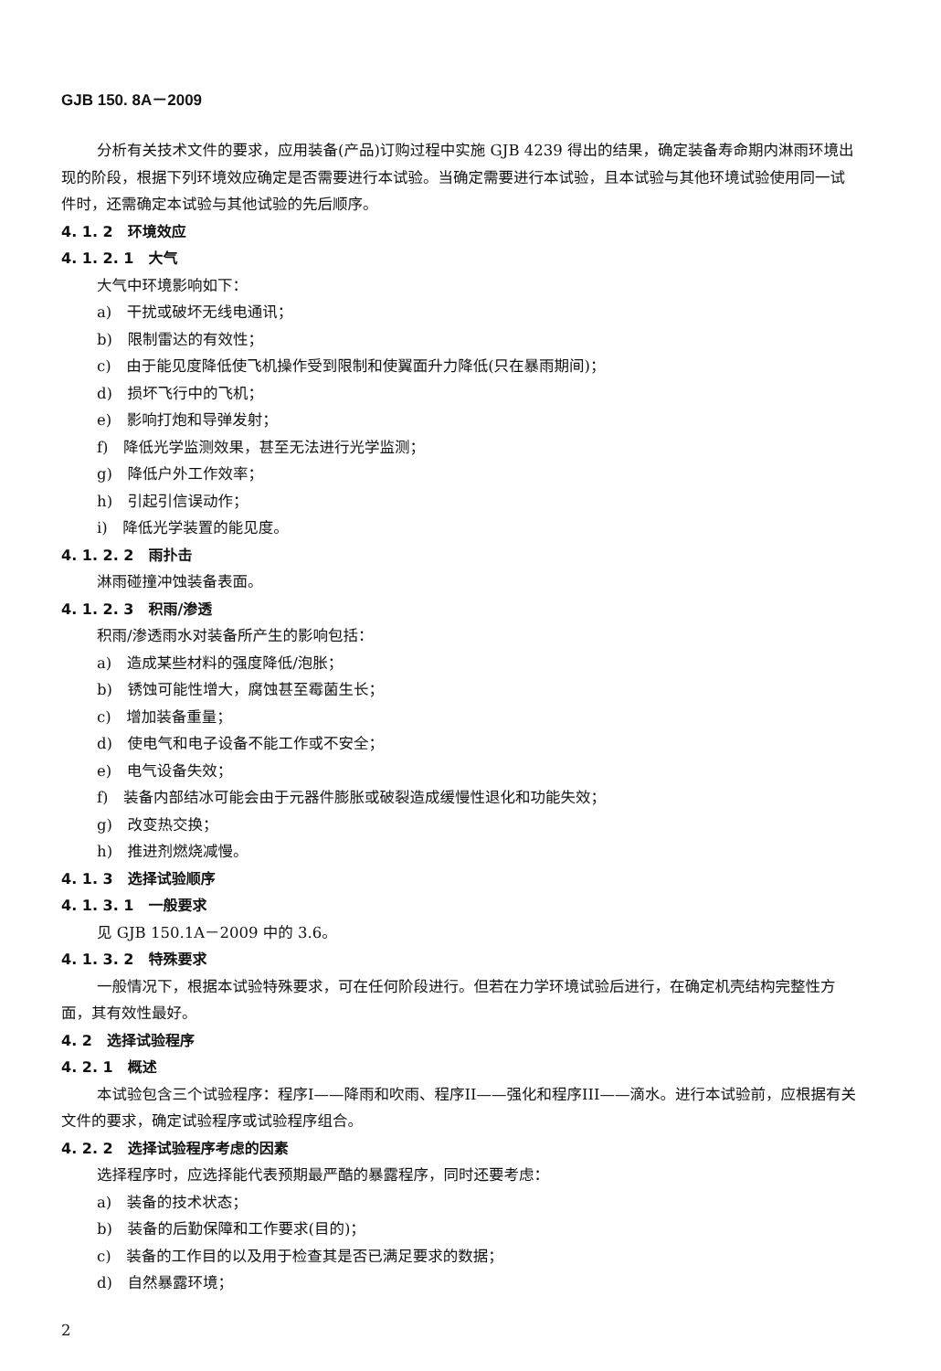GJB 150. 8A－2009
分析有关技术文件的要求，应用装备(产品)订购过程中实施 GJB 4239 得出的结果，确定装备寿命期内淋雨环境出现的阶段，根据下列环境效应确定是否需要进行本试验。当确定需要进行本试验，且本试验与其他环境试验使用同一试件时，还需确定本试验与其他试验的先后顺序。
4. 1. 2　环境效应
4. 1. 2. 1　大气
大气中环境影响如下：
a)　干扰或破坏无线电通讯；
b)　限制雷达的有效性；
c)　由于能见度降低使飞机操作受到限制和使翼面升力降低(只在暴雨期间)；
d)　损坏飞行中的飞机；
e)　影响打炮和导弹发射；
f)　降低光学监测效果，甚至无法进行光学监测；
g)　降低户外工作效率；
h)　引起引信误动作；
i)　降低光学装置的能见度。
4. 1. 2. 2　雨扑击
淋雨碰撞冲蚀装备表面。
4. 1. 2. 3　积雨/渗透
积雨/渗透雨水对装备所产生的影响包括：
a)　造成某些材料的强度降低/泡胀；
b)　锈蚀可能性增大，腐蚀甚至霉菌生长；
c)　增加装备重量；
d)　使电气和电子设备不能工作或不安全；
e)　电气设备失效；
f)　装备内部结冰可能会由于元器件膨胀或破裂造成缓慢性退化和功能失效；
g)　改变热交换；
h)　推进剂燃烧减慢。
4. 1. 3　选择试验顺序
4. 1. 3. 1　一般要求
见 GJB 150.1A－2009 中的 3.6。
4. 1. 3. 2　特殊要求
一般情况下，根据本试验特殊要求，可在任何阶段进行。但若在力学环境试验后进行，在确定机壳结构完整性方面，其有效性最好。
4. 2　选择试验程序
4. 2. 1　概述
本试验包含三个试验程序：程序I——降雨和吹雨、程序II——强化和程序III——滴水。进行本试验前，应根据有关文件的要求，确定试验程序或试验程序组合。
4. 2. 2　选择试验程序考虑的因素
选择程序时，应选择能代表预期最严酷的暴露程序，同时还要考虑：
a)　装备的技术状态；
b)　装备的后勤保障和工作要求(目的)；
c)　装备的工作目的以及用于检查其是否已满足要求的数据；
d)　自然暴露环境；
2